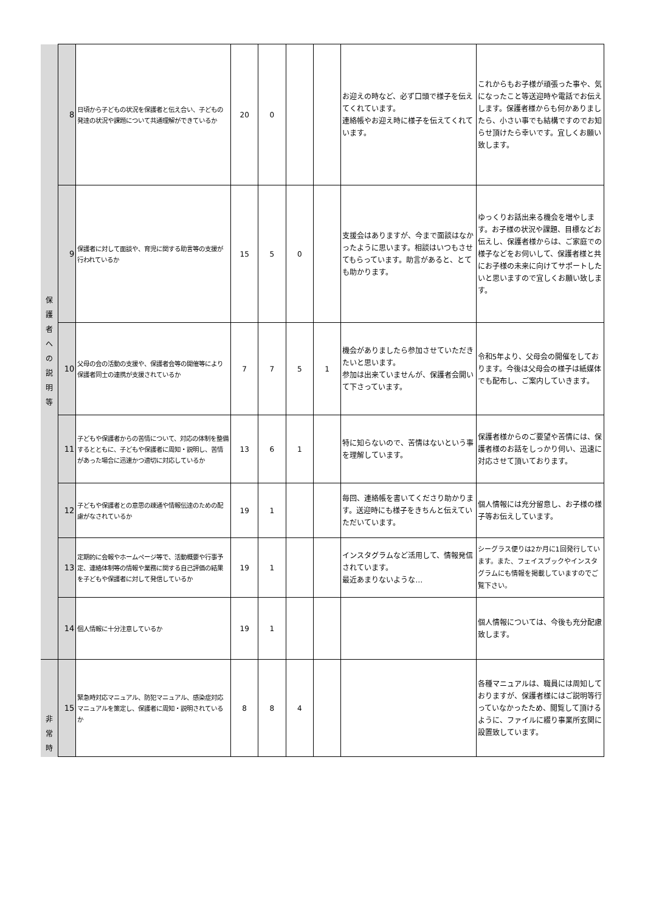| 保 護 者 へ の 説 明 等 | 8 | 日頃から子どもの状況を保護者と伝え合い、子どもの発達の状況や課題について共通理解ができているか | 20 | 0 | | | お迎えの時など、必ず口頭で様子を伝えてくれています。 連絡帳やお迎え時に様子を伝えてくれています。 | これからもお子様が頑張った事や、気になったこと等送迎時や電話でお伝えします。保護者様からも何かありましたら、小さい事でも結構ですのでお知らせ頂けたら幸いです。宜しくお願い致します。 |
| | 9 | 保護者に対して面談や、育児に関する助言等の支援が行われているか | 15 | 5 | 0 | | 支援会はありますが、今まで面談はなかったように思います。相談はいつもさせてもらっています。助言があると、とても助かります。 | ゆっくりお話出来る機会を増やします。お子様の状況や課題、目標などお伝えし、保護者様からは、ご家庭での様子などをお伺いして、保護者様と共にお子様の未来に向けてサポートしたいと思いますので宜しくお願い致します。 |
| | 10 | 父母の会の活動の支援や、保護者会等の開催等により保護者同士の連携が支援されているか | 7 | 7 | 5 | 1 | 機会がありましたら参加させていただきたいと思います。 参加は出来ていませんが、保護者会開いて下さっています。 | 令和5年より、父母会の開催をしております。今後は父母会の様子は紙媒体でも配布し、ご案内していきます。 |
| | 11 | 子どもや保護者からの苦情について、対応の体制を整備するとともに、子どもや保護者に周知・説明し、苦情があった場合に迅速かつ適切に対応しているか | 13 | 6 | 1 | | 特に知らないので、苦情はないという事を理解しています。 | 保護者様からのご要望や苦情には、保護者様のお話をしっかり伺い、迅速に対応させて頂いております。 |
| | 12 | 子どもや保護者との意思の疎通や情報伝達のための配慮がなされているか | 19 | 1 | | | 毎回、連絡帳を書いてくださり助かります。送迎時にも様子をきちんと伝えていただいています。 | 個人情報には充分留意し、お子様の様子等お伝えしています。 |
| | 13 | 定期的に会報やホームページ等で、活動概要や行事予定、連絡体制等の情報や業務に関する自己評価の結果を子どもや保護者に対して発信しているか | 19 | 1 | | | インスタグラムなど活用して、情報発信されています。 最近あまりないような… | シーグラス便りは2か月に1回発行しています。また、フェイスブックやインスタグラムにも情報を掲載していますのでご覧下さい。 |
| | 14 | 個人情報に十分注意しているか | 19 | 1 | | | | 個人情報については、今後も充分配慮致します。 |
| 非 常 時 | 15 | 緊急時対応マニュアル、防犯マニュアル、感染症対応マニュアルを策定し、保護者に周知・説明されているか | 8 | 8 | 4 | | | 各種マニュアルは、職員には周知しておりますが、保護者様にはご説明等行っていなかったため、閲覧して頂けるように、ファイルに綴り事業所玄関に設置致しています。 |